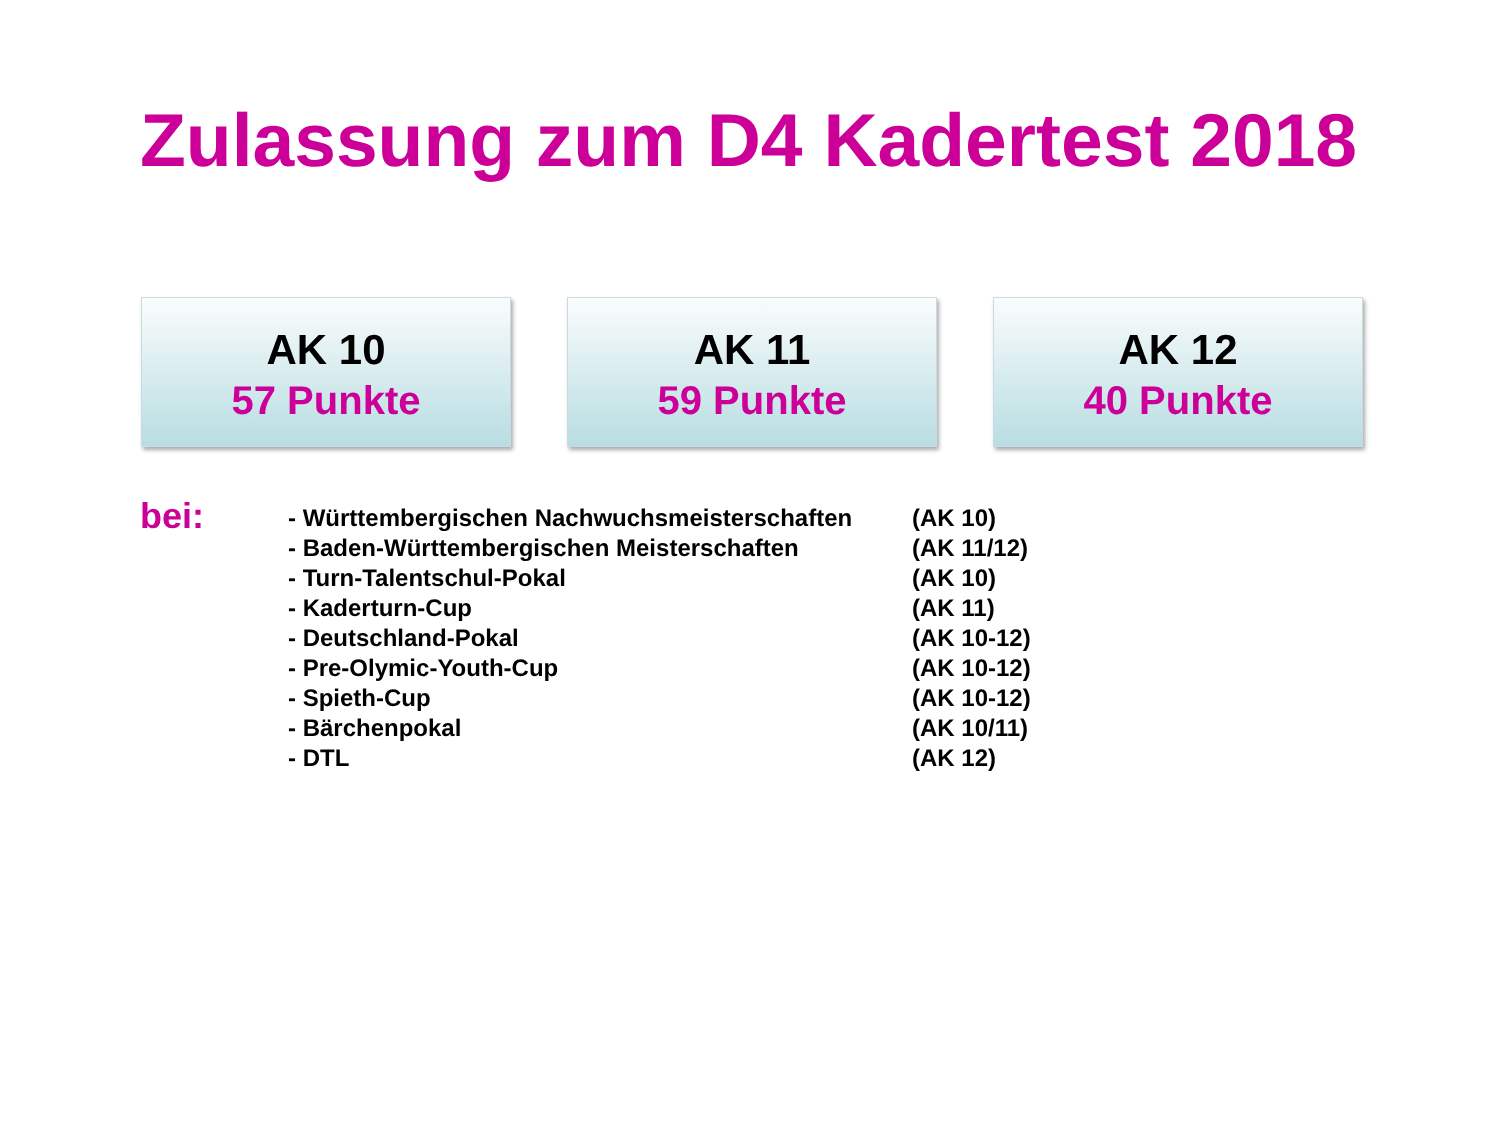Zulassung zum D4 Kadertest 2018
AK 10
57 Punkte
AK 11
59 Punkte
AK 12
40 Punkte
bei:
| - Württembergischen Nachwuchsmeisterschaften | (AK 10) |
| - Baden-Württembergischen Meisterschaften | (AK 11/12) |
| - Turn-Talentschul-Pokal | (AK 10) |
| - Kaderturn-Cup | (AK 11) |
| - Deutschland-Pokal | (AK 10-12) |
| - Pre-Olymic-Youth-Cup | (AK 10-12) |
| - Spieth-Cup | (AK 10-12) |
| - Bärchenpokal | (AK 10/11) |
| - DTL | (AK 12) |